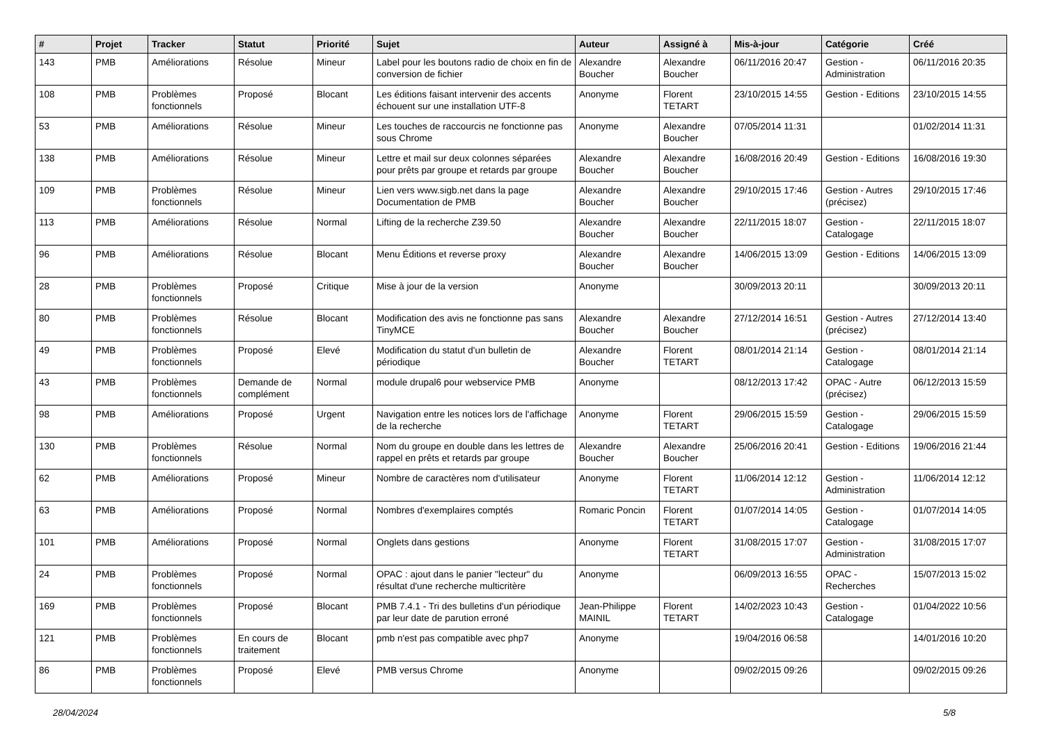| # | Projet | Tracker | Statut | Priorité | Sujet | Auteur | Assigné à | Mis-à-jour | Catégorie | Créé |
| --- | --- | --- | --- | --- | --- | --- | --- | --- | --- | --- |
| 143 | PMB | Améliorations | Résolue | Mineur | Label pour les boutons radio de choix en fin de conversion de fichier | Alexandre Boucher | Alexandre Boucher | 06/11/2016 20:47 | Gestion - Administration | 06/11/2016 20:35 |
| 108 | PMB | Problèmes fonctionnels | Proposé | Blocant | Les éditions faisant intervenir des accents échouent sur une installation UTF-8 | Anonyme | Florent TETART | 23/10/2015 14:55 | Gestion - Editions | 23/10/2015 14:55 |
| 53 | PMB | Améliorations | Résolue | Mineur | Les touches de raccourcis ne fonctionne pas sous Chrome | Anonyme | Alexandre Boucher | 07/05/2014 11:31 | | 01/02/2014 11:31 |
| 138 | PMB | Améliorations | Résolue | Mineur | Lettre et mail sur deux colonnes séparées pour prêts par groupe et retards par groupe | Alexandre Boucher | Alexandre Boucher | 16/08/2016 20:49 | Gestion - Editions | 16/08/2016 19:30 |
| 109 | PMB | Problèmes fonctionnels | Résolue | Mineur | Lien vers www.sigb.net dans la page Documentation de PMB | Alexandre Boucher | Alexandre Boucher | 29/10/2015 17:46 | Gestion - Autres (précisez) | 29/10/2015 17:46 |
| 113 | PMB | Améliorations | Résolue | Normal | Lifting de la recherche Z39.50 | Alexandre Boucher | Alexandre Boucher | 22/11/2015 18:07 | Gestion - Catalogage | 22/11/2015 18:07 |
| 96 | PMB | Améliorations | Résolue | Blocant | Menu Éditions et reverse proxy | Alexandre Boucher | Alexandre Boucher | 14/06/2015 13:09 | Gestion - Editions | 14/06/2015 13:09 |
| 28 | PMB | Problèmes fonctionnels | Proposé | Critique | Mise à jour de la version | Anonyme | | 30/09/2013 20:11 | | 30/09/2013 20:11 |
| 80 | PMB | Problèmes fonctionnels | Résolue | Blocant | Modification des avis ne fonctionne pas sans TinyMCE | Alexandre Boucher | Alexandre Boucher | 27/12/2014 16:51 | Gestion - Autres (précisez) | 27/12/2014 13:40 |
| 49 | PMB | Problèmes fonctionnels | Proposé | Elevé | Modification du statut d'un bulletin de périodique | Alexandre Boucher | Florent TETART | 08/01/2014 21:14 | Gestion - Catalogage | 08/01/2014 21:14 |
| 43 | PMB | Problèmes fonctionnels | Demande de complément | Normal | module drupal6 pour webservice PMB | Anonyme | | 08/12/2013 17:42 | OPAC - Autre (précisez) | 06/12/2013 15:59 |
| 98 | PMB | Améliorations | Proposé | Urgent | Navigation entre les notices lors de l'affichage de la recherche | Anonyme | Florent TETART | 29/06/2015 15:59 | Gestion - Catalogage | 29/06/2015 15:59 |
| 130 | PMB | Problèmes fonctionnels | Résolue | Normal | Nom du groupe en double dans les lettres de rappel en prêts et retards par groupe | Alexandre Boucher | Alexandre Boucher | 25/06/2016 20:41 | Gestion - Editions | 19/06/2016 21:44 |
| 62 | PMB | Améliorations | Proposé | Mineur | Nombre de caractères nom d'utilisateur | Anonyme | Florent TETART | 11/06/2014 12:12 | Gestion - Administration | 11/06/2014 12:12 |
| 63 | PMB | Améliorations | Proposé | Normal | Nombres d'exemplaires comptés | Romaric Poncin | Florent TETART | 01/07/2014 14:05 | Gestion - Catalogage | 01/07/2014 14:05 |
| 101 | PMB | Améliorations | Proposé | Normal | Onglets dans gestions | Anonyme | Florent TETART | 31/08/2015 17:07 | Gestion - Administration | 31/08/2015 17:07 |
| 24 | PMB | Problèmes fonctionnels | Proposé | Normal | OPAC : ajout dans le panier "lecteur" du résultat d'une recherche multicritère | Anonyme | | 06/09/2013 16:55 | OPAC - Recherches | 15/07/2013 15:02 |
| 169 | PMB | Problèmes fonctionnels | Proposé | Blocant | PMB 7.4.1 - Tri des bulletins d'un périodique par leur date de parution erroné | Jean-Philippe MAINIL | Florent TETART | 14/02/2023 10:43 | Gestion - Catalogage | 01/04/2022 10:56 |
| 121 | PMB | Problèmes fonctionnels | En cours de traitement | Blocant | pmb n'est pas compatible avec php7 | Anonyme | | 19/04/2016 06:58 | | 14/01/2016 10:20 |
| 86 | PMB | Problèmes fonctionnels | Proposé | Elevé | PMB versus Chrome | Anonyme | | 09/02/2015 09:26 | | 09/02/2015 09:26 |
28/04/2024 5/8